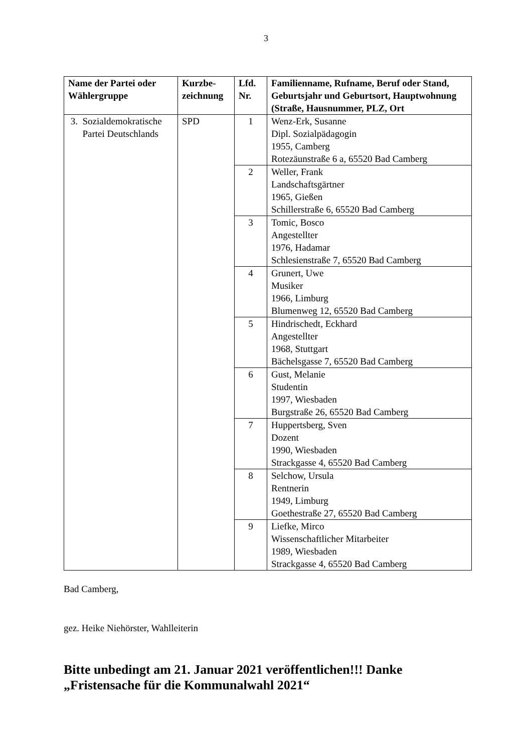3
| Name der Partei oder Wählergruppe | Kurzbe- zeichnung | Lfd. Nr. | Familienname, Rufname, Beruf oder Stand, Geburtsjahr und Geburtsort, Hauptwohnung (Straße, Hausnummer, PLZ, Ort |
| --- | --- | --- | --- |
| 3. Sozialdemokratische Partei Deutschlands | SPD | 1 | Wenz-Erk, Susanne Dipl. Sozialpädagogin 1955, Camberg Rotezäunstraße 6 a, 65520 Bad Camberg |
| | | 2 | Weller, Frank Landschaftsgärtner 1965, Gießen Schillerstraße 6, 65520 Bad Camberg |
| | | 3 | Tomic, Bosco Angestellter 1976, Hadamar Schlesienstraße 7, 65520 Bad Camberg |
| | | 4 | Grunert, Uwe Musiker 1966, Limburg Blumenweg 12, 65520 Bad Camberg |
| | | 5 | Hindrischedt, Eckhard Angestellter 1968, Stuttgart Bächelsgasse 7, 65520 Bad Camberg |
| | | 6 | Gust, Melanie Studentin 1997, Wiesbaden Burgstraße 26, 65520 Bad Camberg |
| | | 7 | Huppertsberg, Sven Dozent 1990, Wiesbaden Strackgasse 4, 65520 Bad Camberg |
| | | 8 | Selchow, Ursula Rentnerin 1949, Limburg Goethestraße 27, 65520 Bad Camberg |
| | | 9 | Liefke, Mirco Wissenschaftlicher Mitarbeiter 1989, Wiesbaden Strackgasse 4, 65520 Bad Camberg |
Bad Camberg,
gez. Heike Niehörster, Wahlleiterin
Bitte unbedingt am 21. Januar 2021 veröffentlichen!!! Danke
„Fristensache für die Kommunalwahl 2021“